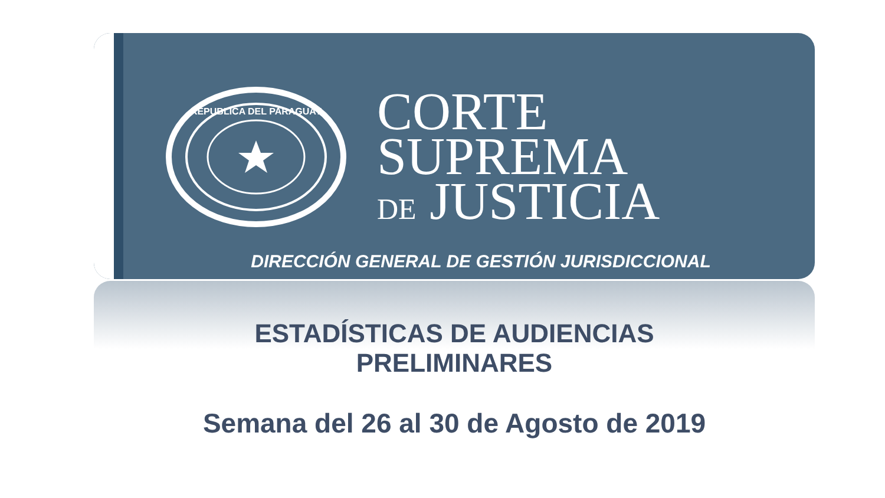REPUBLICA DEL PARAGUAY
CORTE
SUPREMA
DE JUSTICIA
DIRECCIÓN GENERAL DE GESTIÓN JURISDICCIONAL
ESTADÍSTICAS DE AUDIENCIAS
PRELIMINARES
Semana del 26 al 30 de Agosto de 2019